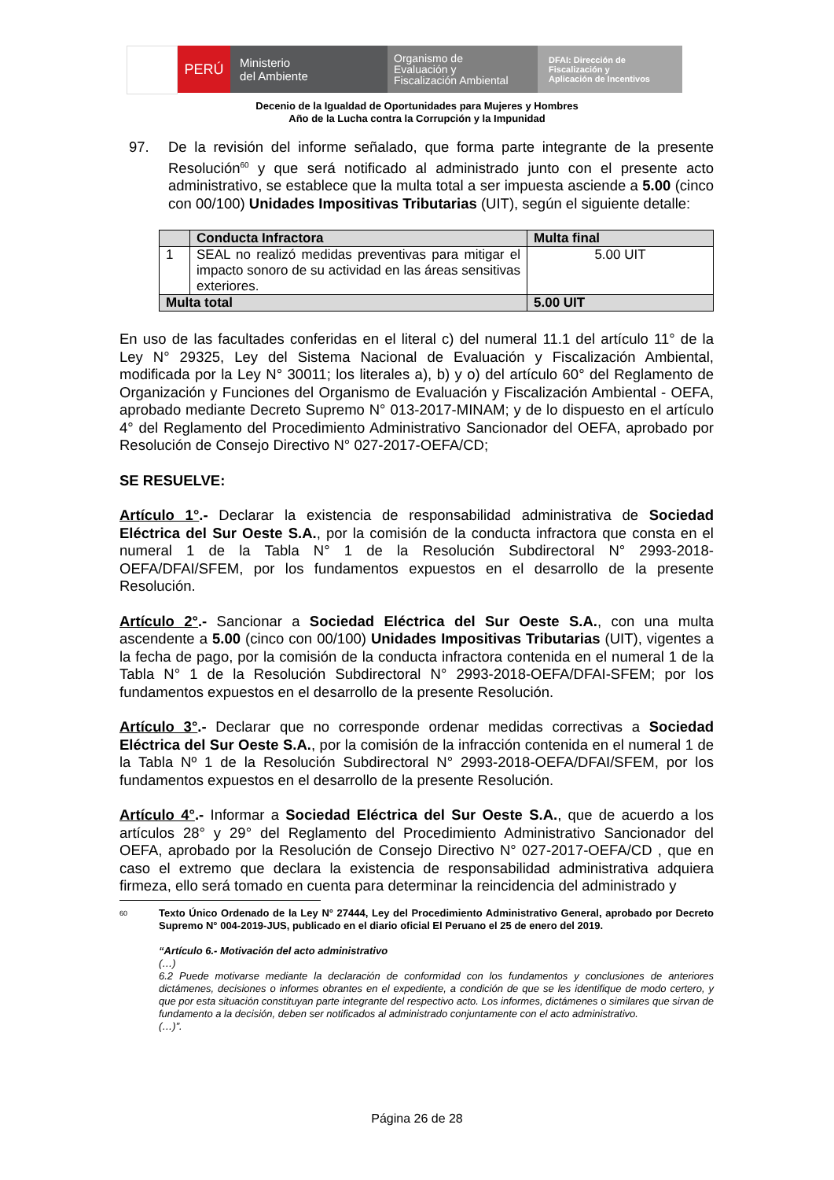PERÚ
Ministerio
del Ambiente
Organismo de
Evaluación y
Fiscalización Ambiental
DFAI: Dirección de
Fiscalización y
Aplicación de Incentivos
Decenio de la Igualdad de Oportunidades para Mujeres y Hombres
Año de la Lucha contra la Corrupción y la Impunidad
97. De la revisión del informe señalado, que forma parte integrante de la presente Resolución<sup>60</sup> y que será notificado al administrado junto con el presente acto administrativo, se establece que la multa total a ser impuesta asciende a 5.00 (cinco con 00/100) Unidades Impositivas Tributarias (UIT), según el siguiente detalle:
| | Conducta Infractora | Multa final |
| --- | --- | --- |
| 1 | SEAL no realizó medidas preventivas para mitigar el impacto sonoro de su actividad en las áreas sensitivas exteriores. | 5.00 UIT |
| Multa total | | 5.00 UIT |
En uso de las facultades conferidas en el literal c) del numeral 11.1 del artículo 11° de la Ley N° 29325, Ley del Sistema Nacional de Evaluación y Fiscalización Ambiental, modificada por la Ley N° 30011; los literales a), b) y o) del artículo 60° del Reglamento de Organización y Funciones del Organismo de Evaluación y Fiscalización Ambiental - OEFA, aprobado mediante Decreto Supremo N° 013-2017-MINAM; y de lo dispuesto en el artículo 4° del Reglamento del Procedimiento Administrativo Sancionador del OEFA, aprobado por Resolución de Consejo Directivo N° 027-2017-OEFA/CD;
SE RESUELVE:
Artículo 1°.- Declarar la existencia de responsabilidad administrativa de Sociedad Eléctrica del Sur Oeste S.A., por la comisión de la conducta infractora que consta en el numeral 1 de la Tabla N° 1 de la Resolución Subdirectoral N° 2993-2018-OEFA/DFAI/SFEM, por los fundamentos expuestos en el desarrollo de la presente Resolución.
Artículo 2°.- Sancionar a Sociedad Eléctrica del Sur Oeste S.A., con una multa ascendente a 5.00 (cinco con 00/100) Unidades Impositivas Tributarias (UIT), vigentes a la fecha de pago, por la comisión de la conducta infractora contenida en el numeral 1 de la Tabla N° 1 de la Resolución Subdirectoral N° 2993-2018-OEFA/DFAI-SFEM; por los fundamentos expuestos en el desarrollo de la presente Resolución.
Artículo 3°.- Declarar que no corresponde ordenar medidas correctivas a Sociedad Eléctrica del Sur Oeste S.A., por la comisión de la infracción contenida en el numeral 1 de la Tabla Nº 1 de la Resolución Subdirectoral N° 2993-2018-OEFA/DFAI/SFEM, por los fundamentos expuestos en el desarrollo de la presente Resolución.
Artículo 4°.- Informar a Sociedad Eléctrica del Sur Oeste S.A., que de acuerdo a los artículos 28° y 29° del Reglamento del Procedimiento Administrativo Sancionador del OEFA, aprobado por la Resolución de Consejo Directivo N° 027-2017-OEFA/CD , que en caso el extremo que declara la existencia de responsabilidad administrativa adquiera firmeza, ello será tomado en cuenta para determinar la reincidencia del administrado y
60 Texto Único Ordenado de la Ley N° 27444, Ley del Procedimiento Administrativo General, aprobado por Decreto Supremo N° 004-2019-JUS, publicado en el diario oficial El Peruano el 25 de enero del 2019.
“Artículo 6.- Motivación del acto administrativo
(…)
6.2 Puede motivarse mediante la declaración de conformidad con los fundamentos y conclusiones de anteriores dictámenes, decisiones o informes obrantes en el expediente, a condición de que se les identifique de modo certero, y que por esta situación constituyan parte integrante del respectivo acto. Los informes, dictámenes o similares que sirvan de fundamento a la decisión, deben ser notificados al administrado conjuntamente con el acto administrativo.
(…)”.
Página 26 de 28